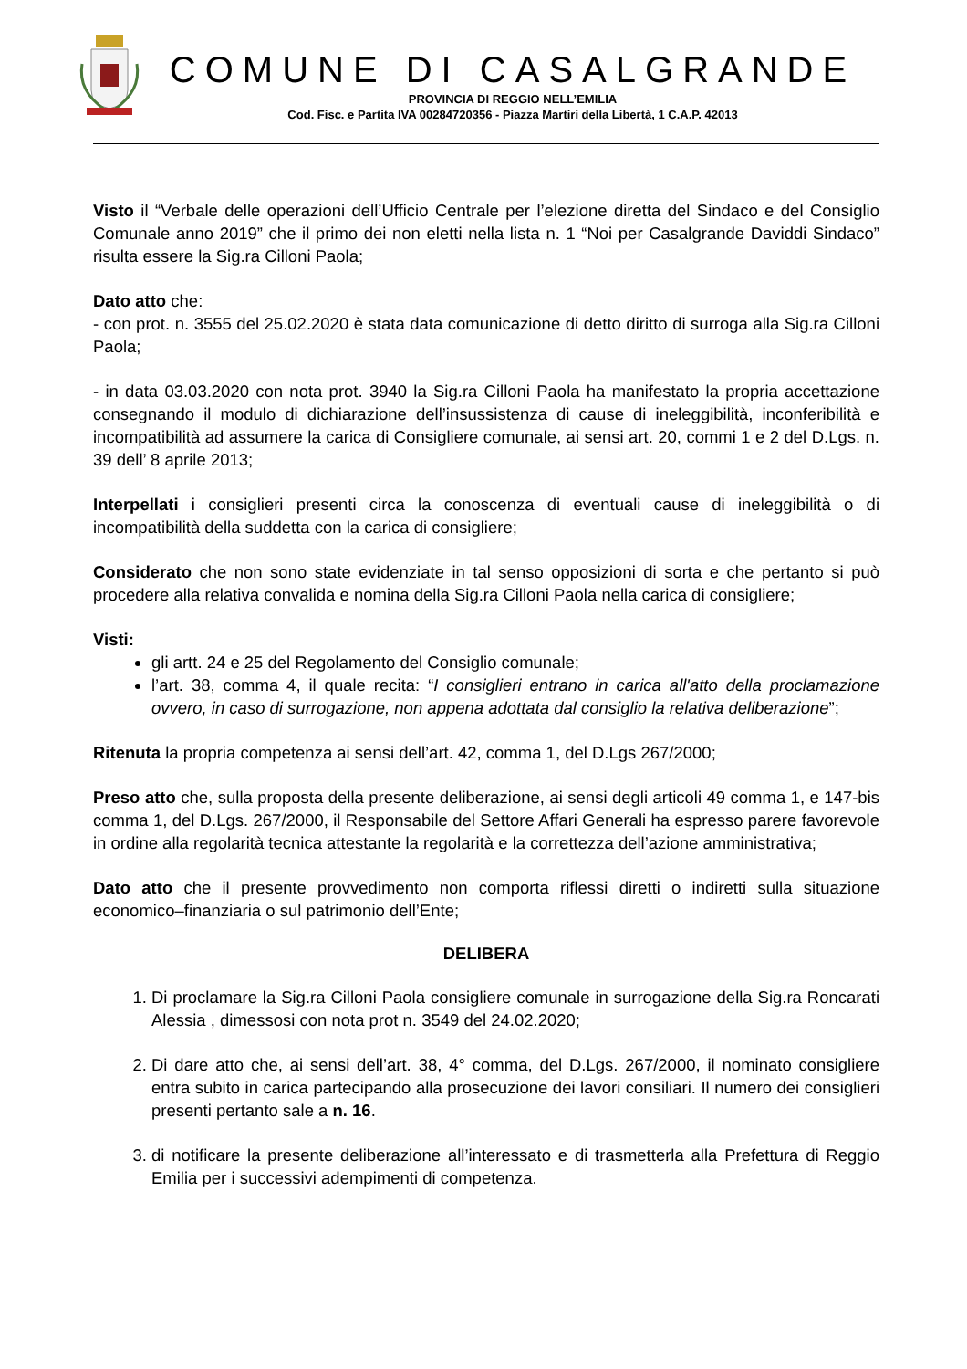COMUNE DI CASALGRANDE
PROVINCIA DI REGGIO NELL’EMILIA
Cod. Fisc. e Partita IVA 00284720356 - Piazza Martiri della Libertà, 1 C.A.P. 42013
Visto il “Verbale delle operazioni dell’Ufficio Centrale per l’elezione diretta del Sindaco e del Consiglio Comunale anno 2019” che il primo dei non eletti nella lista n. 1 “Noi per Casalgrande Daviddi Sindaco” risulta essere la Sig.ra Cilloni Paola;
Dato atto che:
- con prot. n. 3555 del 25.02.2020 è stata data comunicazione di detto diritto di surroga alla Sig.ra Cilloni Paola;
- in data 03.03.2020 con nota prot. 3940 la Sig.ra Cilloni Paola ha manifestato la propria accettazione consegnando il modulo di dichiarazione dell’insussistenza di cause di ineleggibilità, inconferibilità e incompatibilità ad assumere la carica di Consigliere comunale, ai sensi art. 20, commi 1 e 2 del D.Lgs. n. 39 dell’ 8 aprile 2013;
Interpellati i consiglieri presenti circa la conoscenza di eventuali cause di ineleggibilità o di incompatibilità della suddetta con la carica di consigliere;
Considerato che non sono state evidenziate in tal senso opposizioni di sorta e che pertanto si può procedere alla relativa convalida e nomina della Sig.ra Cilloni Paola nella carica di consigliere;
Visti:
gli artt. 24 e 25 del Regolamento del Consiglio comunale;
l’art. 38, comma 4, il quale recita: “I consiglieri entrano in carica all'atto della proclamazione ovvero, in caso di surrogazione, non appena adottata dal consiglio la relativa deliberazione”;
Ritenuta la propria competenza ai sensi dell’art. 42, comma 1, del D.Lgs 267/2000;
Preso atto che, sulla proposta della presente deliberazione, ai sensi degli articoli 49 comma 1, e 147-bis comma 1, del D.Lgs. 267/2000, il Responsabile del Settore Affari Generali ha espresso parere favorevole in ordine alla regolarità tecnica attestante la regolarità e la correttezza dell’azione amministrativa;
Dato atto che il presente provvedimento non comporta riflessi diretti o indiretti sulla situazione economico–finanziaria o sul patrimonio dell’Ente;
DELIBERA
1. Di proclamare la Sig.ra Cilloni Paola consigliere comunale in surrogazione della Sig.ra Roncarati Alessia , dimessosi con nota prot n. 3549 del 24.02.2020;
2. Di dare atto che, ai sensi dell’art. 38, 4° comma, del D.Lgs. 267/2000, il nominato consigliere entra subito in carica partecipando alla prosecuzione dei lavori consiliari. Il numero dei consiglieri presenti pertanto sale a n. 16.
3. di notificare la presente deliberazione all’interessato e di trasmetterla alla Prefettura di Reggio Emilia per i successivi adempimenti di competenza.